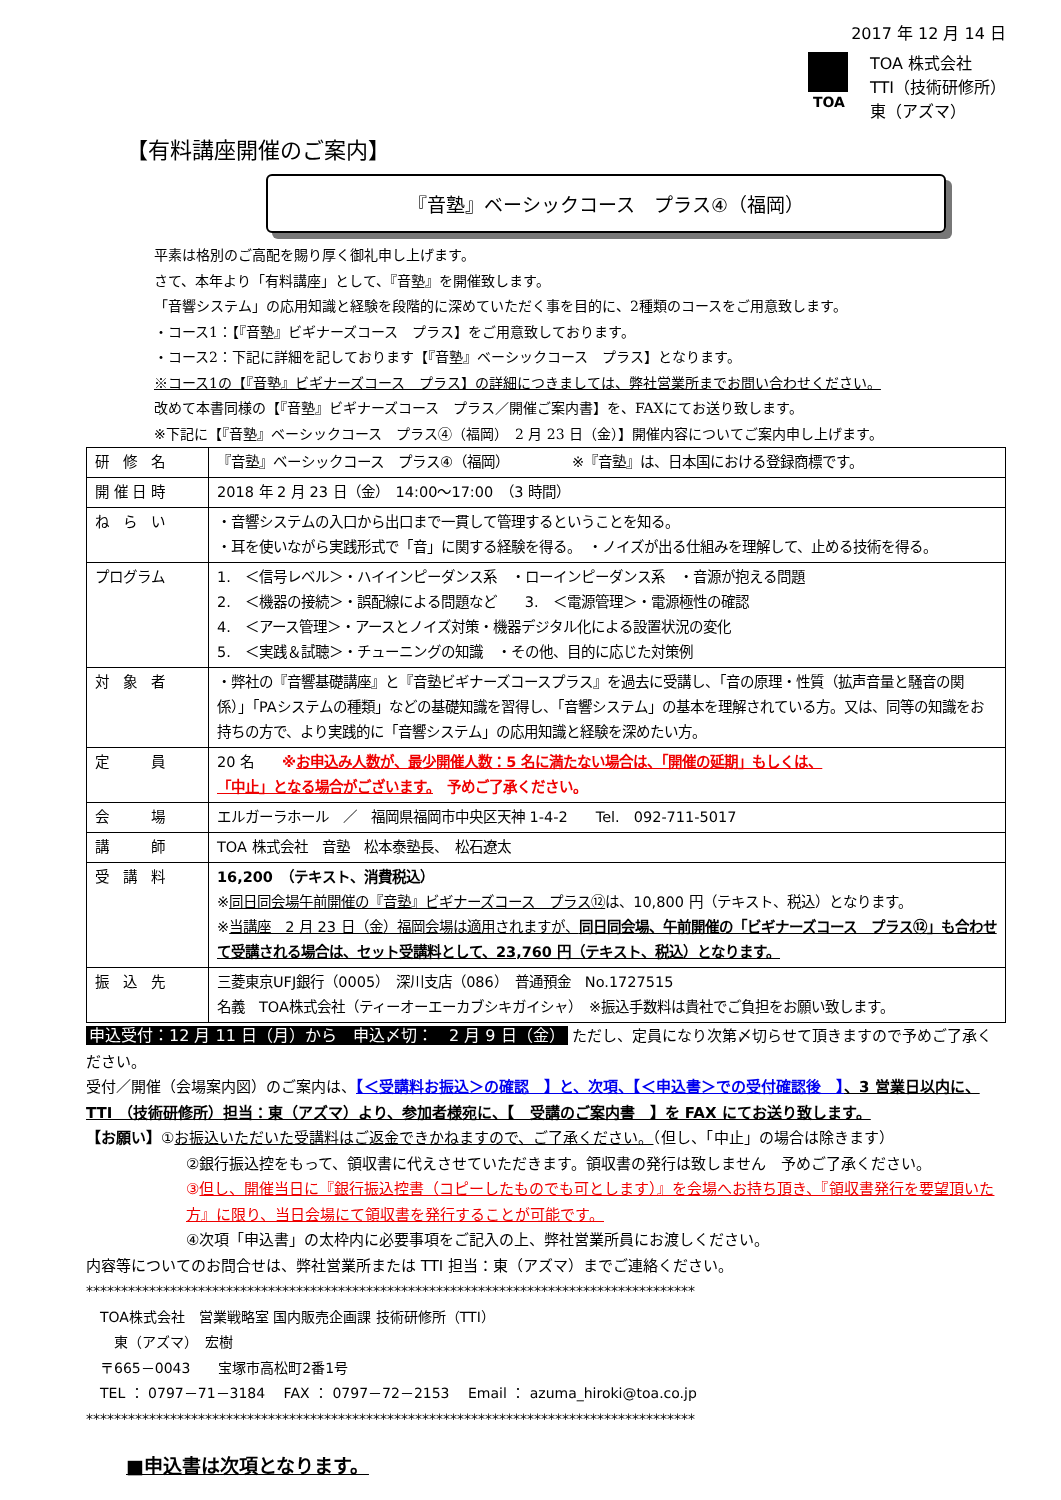2017 年 12 月 14 日
TOA
TOA 株式会社
TTI（技術研修所）
東（アズマ）
【有料講座開催のご案内】
『音塾』ベーシックコース　プラス④（福岡）
平素は格別のご高配を賜り厚く御礼申し上げます。
さて、本年より「有料講座」として、『音塾』を開催致します。
「音響システム」の応用知識と経験を段階的に深めていただく事を目的に、2種類のコースをご用意致します。
・コース1：【『音塾』ビギナーズコース　プラス】をご用意致しております。
・コース2：下記に詳細を記しております【『音塾』ベーシックコース　プラス】となります。
※コース1の【『音塾』ビギナーズコース　プラス】の詳細につきましては、弊社営業所までお問い合わせください。
改めて本書同様の【『音塾』ビギナーズコース　プラス／開催ご案内書】を、FAXにてお送り致します。
※下記に【『音塾』ベーシックコース　プラス④（福岡）　2 月 23 日（金）】開催内容についてご案内申し上げます。
| 研 修 名 | 『音塾』ベーシックコース プラス④（福岡） ※『音塾』は、日本国における登録商標です。 |
| 開 催 日 時 | 2018 年 2 月 23 日（金） 14:00～17:00 （3 時間） |
| ね ら い | ・音響システムの入口から出口まで一貫して管理するということを知る。 ・耳を使いながら実践形式で「音」に関する経験を得る。 ・ノイズが出る仕組みを理解して、止める技術を得る。 |
| プログラム | 1. ＜信号レベル＞・ハイインピーダンス系 ・ローインピーダンス系 ・音源が抱える問題 2. ＜機器の接続＞・誤配線による問題など 3. ＜電源管理＞・電源極性の確認 4. ＜アース管理＞・アースとノイズ対策・機器デジタル化による設置状況の変化 5. ＜実践＆試聴＞・チューニングの知識 ・その他、目的に応じた対策例 |
| 対 象 者 | ・弊社の『音響基礎講座』と『音塾ビギナーズコースプラス』を過去に受講し、「音の原理・性質（拡声音量と騒音の関係）」「PAシステムの種類」などの基礎知識を習得し、「音響システム」の基本を理解されている方。又は、同等の知識をお持ちの方で、より実践的に「音響システム」の応用知識と経験を深めたい方。 |
| 定 員 | 20 名 ※ お申込み人数が、最少開催人数：5 名に満たない場合は、「開催の延期」もしくは、 「中止」となる場合がございます。 予めご了承ください。 |
| 会 場 | エルガーラホール ／ 福岡県福岡市中央区天神 1-4-2 Tel. 092-711-5017 |
| 講 師 | TOA 株式会社 音塾 松本泰塾長、 松石遼太 |
| 受 講 料 | 16,200 （テキスト、消費税込） ※ 同日同会場午前開催の『音塾』ビギナーズコース プラス⑫ は、10,800 円（テキスト、税込）となります。 ※ 当講座 2 月 23 日（金）福岡会場は適用されますが、 同日同会場、午前開催の「ビギナーズコース プラス⑫」も合わせて受講される場合は、セット受講料として、23,760 円（テキスト、税込）となります。 |
| 振 込 先 | 三菱東京UFJ銀行（0005） 深川支店（086） 普通預金 No.1727515 名義 TOA株式会社（ティーオーエーカブシキガイシャ） ※振込手数料は貴社でご負担をお願い致します。 |
申込受付：12 月 11 日（月）から　申込〆切：　2 月 9 日（金） ただし、定員になり次第〆切らせて頂きますので予めご了承ください。
受付／開催（会場案内図）のご案内は、【＜受講料お振込＞の確認　】と、次項、【＜申込書＞での受付確認後　】、3 営業日以内に、TTI （技術研修所）担当：東（アズマ）より、参加者様宛に、【　受講のご案内書　】を FAX にてお送り致します。
【お願い】①お振込いただいた受講料はご返金できかねますので、ご了承ください。（但し、「中止」の場合は除きます）
②銀行振込控をもって、領収書に代えさせていただきます。領収書の発行は致しません　予めご了承ください。
③但し、開催当日に『銀行振込控書（コピーしたものでも可とします）』を会場へお持ち頂き、『領収書発行を要望頂いた方』に限り、当日会場にて領収書を発行することが可能です。
④次項「申込書」の太枠内に必要事項をご記入の上、弊社営業所員にお渡しください。
内容等についてのお問合せは、弊社営業所または TTI 担当：東（アズマ）までご連絡ください。
***************************************************************************************
　TOA株式会社　営業戦略室 国内販売企画課 技術研修所（TTI）
　　東（アズマ）　宏樹
　〒665－0043　　宝塚市高松町2番1号
　TEL ： 0797－71－3184　 FAX ： 0797－72－2153　 Email ： azuma_hiroki@toa.co.jp
***************************************************************************************
■申込書は次項となります。